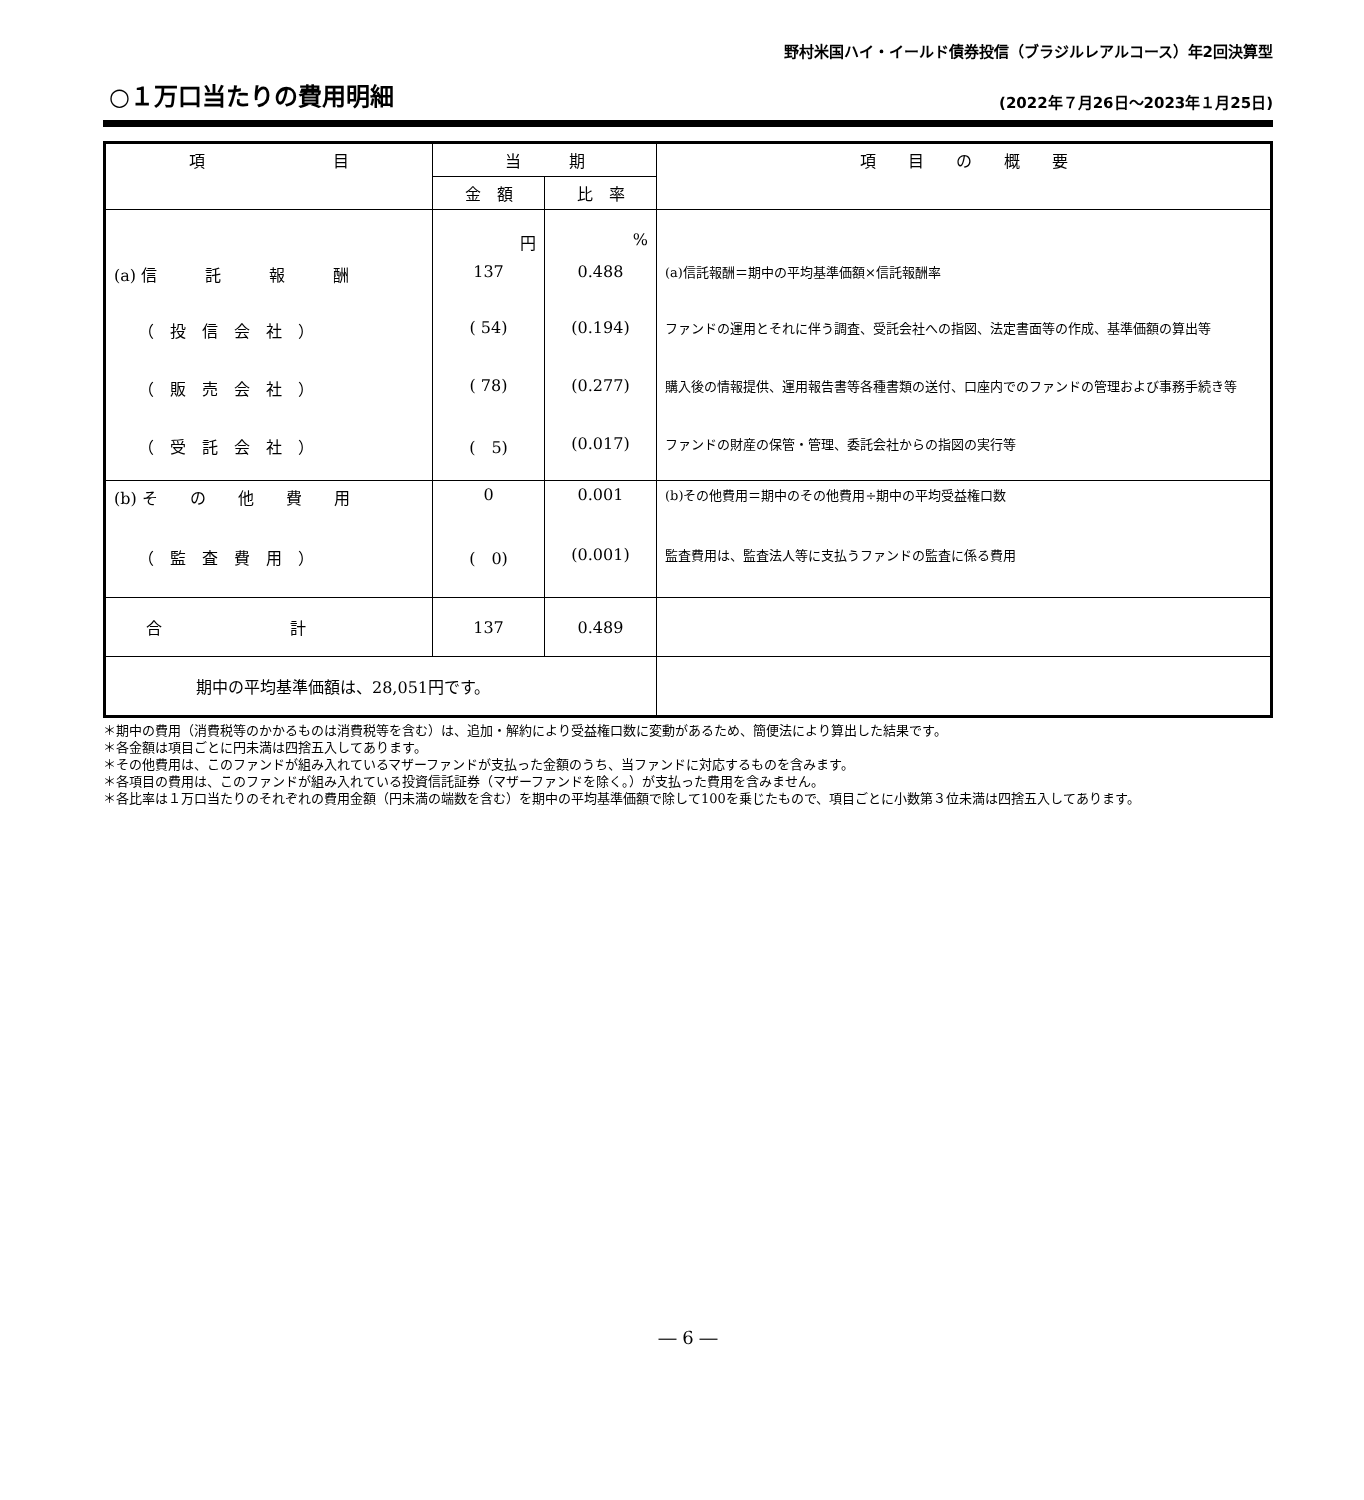野村米国ハイ・イールド債券投信（ブラジルレアルコース）年2回決算型
○１万口当たりの費用明細
(2022年７月26日～2023年１月25日)
| 項 目 | 当 期 | | 項 目 の 概 要 |
| --- | --- | --- | --- |
| | 金 額 | 比 率 | |
| | 円 | % | |
| (a) 信 託 報 酬 | 137 | 0.488 | (a)信託報酬＝期中の平均基準価額×信託報酬率 |
| （ 投 信 会 社 ） | ( 54) | (0.194) | ファンドの運用とそれに伴う調査、受託会社への指図、法定書面等の作成、基準価額の算出等 |
| （ 販 売 会 社 ） | ( 78) | (0.277) | 購入後の情報提供、運用報告書等各種書類の送付、口座内でのファンドの管理および事務手続き等 |
| （ 受 託 会 社 ） | ( 5) | (0.017) | ファンドの財産の保管・管理、委託会社からの指図の実行等 |
| (b) そ の 他 費 用 | 0 | 0.001 | (b)その他費用＝期中のその他費用÷期中の平均受益権口数 |
| （ 監 査 費 用 ） | ( 0) | (0.001) | 監査費用は、監査法人等に支払うファンドの監査に係る費用 |
| 合 計 | 137 | 0.489 | |
| 期中の平均基準価額は、28,051円です。 | | | |
＊期中の費用（消費税等のかかるものは消費税等を含む）は、追加・解約により受益権口数に変動があるため、簡便法により算出した結果です。
＊各金額は項目ごとに円未満は四捨五入してあります。
＊その他費用は、このファンドが組み入れているマザーファンドが支払った金額のうち、当ファンドに対応するものを含みます。
＊各項目の費用は、このファンドが組み入れている投資信託証券（マザーファンドを除く。）が支払った費用を含みません。
＊各比率は１万口当たりのそれぞれの費用金額（円未満の端数を含む）を期中の平均基準価額で除して100を乗じたもので、項目ごとに小数第３位未満は四捨五入してあります。
― 6 ―